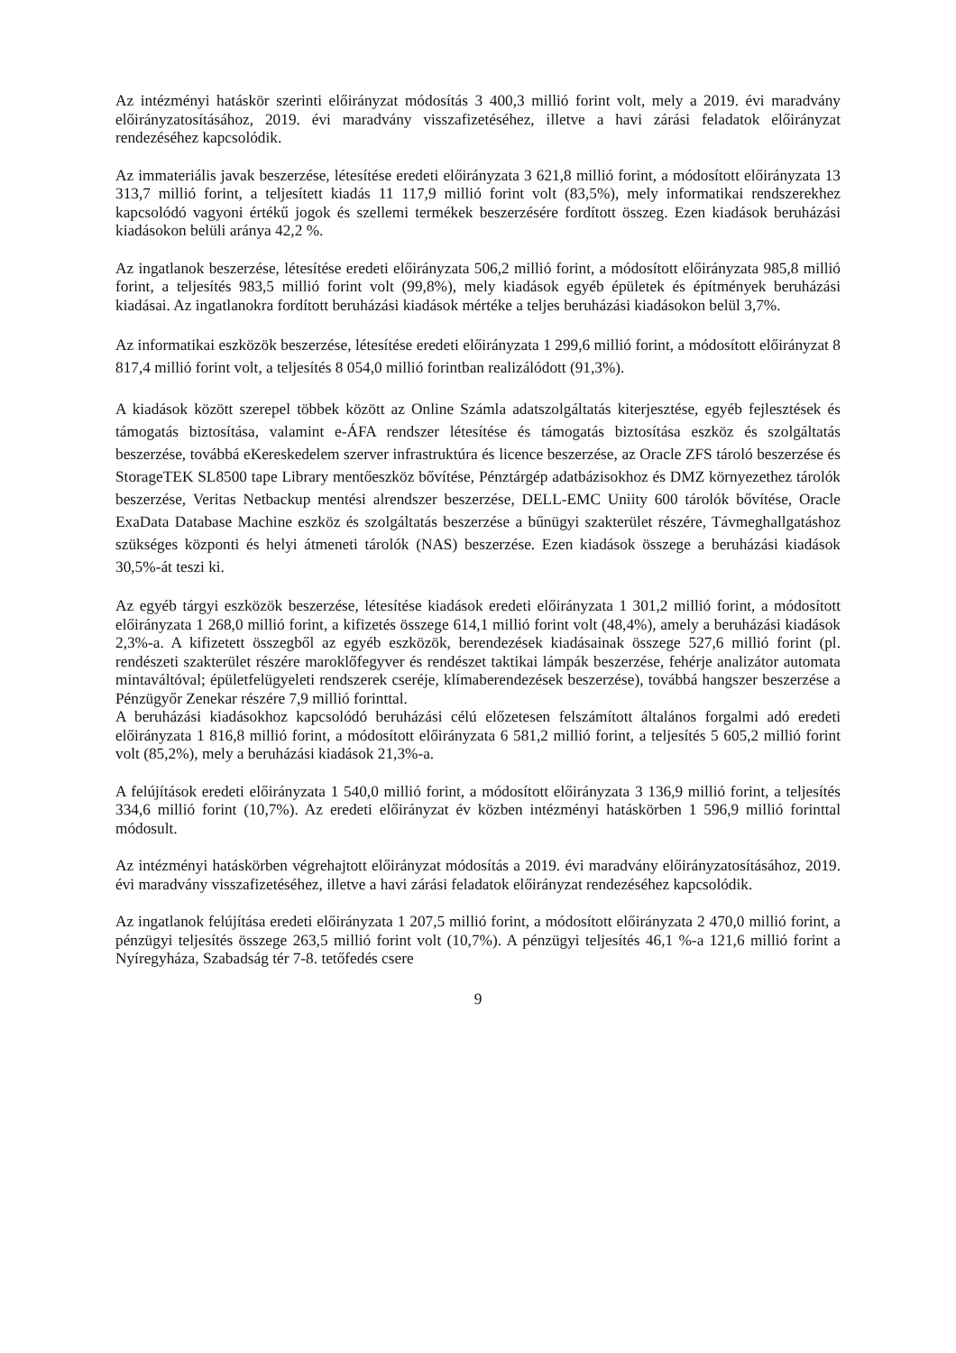Az intézményi hatáskör szerinti előirányzat módosítás 3 400,3 millió forint volt, mely a 2019. évi maradvány előirányzatosításához, 2019. évi maradvány visszafizetéséhez, illetve a havi zárási feladatok előirányzat rendezéséhez kapcsolódik.
Az immateriális javak beszerzése, létesítése eredeti előirányzata 3 621,8 millió forint, a módosított előirányzata 13 313,7 millió forint, a teljesített kiadás 11 117,9 millió forint volt (83,5%), mely informatikai rendszerekhez kapcsolódó vagyoni értékű jogok és szellemi termékek beszerzésére fordított összeg. Ezen kiadások beruházási kiadásokon belüli aránya 42,2 %.
Az ingatlanok beszerzése, létesítése eredeti előirányzata 506,2 millió forint, a módosított előirányzata 985,8 millió forint, a teljesítés 983,5 millió forint volt (99,8%), mely kiadások egyéb épületek és építmények beruházási kiadásai. Az ingatlanokra fordított beruházási kiadások mértéke a teljes beruházási kiadásokon belül 3,7%.
Az informatikai eszközök beszerzése, létesítése eredeti előirányzata 1 299,6 millió forint, a módosított előirányzat 8 817,4 millió forint volt, a teljesítés 8 054,0 millió forintban realizálódott (91,3%).
A kiadások között szerepel többek között az Online Számla adatszolgáltatás kiterjesztése, egyéb fejlesztések és támogatás biztosítása, valamint e-ÁFA rendszer létesítése és támogatás biztosítása eszköz és szolgáltatás beszerzése, továbbá eKereskedelem szerver infrastruktúra és licence beszerzése, az Oracle ZFS tároló beszerzése és StorageTEK SL8500 tape Library mentőeszköz bővítése, Pénztárgép adatbázisokhoz és DMZ környezethez tárolók beszerzése, Veritas Netbackup mentési alrendszer beszerzése, DELL-EMC Uniity 600 tárolók bővítése, Oracle ExaData Database Machine eszköz és szolgáltatás beszerzése a bűnügyi szakterület részére, Távmeghallgatáshoz szükséges központi és helyi átmeneti tárolók (NAS) beszerzése. Ezen kiadások összege a beruházási kiadások 30,5%-át teszi ki.
Az egyéb tárgyi eszközök beszerzése, létesítése kiadások eredeti előirányzata 1 301,2 millió forint, a módosított előirányzata 1 268,0 millió forint, a kifizetés összege 614,1 millió forint volt (48,4%), amely a beruházási kiadások 2,3%-a. A kifizetett összegből az egyéb eszközök, berendezések kiadásainak összege 527,6 millió forint (pl. rendészeti szakterület részére maroklőfegyver és rendészet taktikai lámpák beszerzése, fehérje analizátor automata mintaváltóval; épületfelügyeleti rendszerek cseréje, klímaberendezések beszerzése), továbbá hangszer beszerzése a Pénzügyőr Zenekar részére 7,9 millió forinttal.
A beruházási kiadásokhoz kapcsolódó beruházási célú előzetesen felszámított általános forgalmi adó eredeti előirányzata 1 816,8 millió forint, a módosított előirányzata 6 581,2 millió forint, a teljesítés 5 605,2 millió forint volt (85,2%), mely a beruházási kiadások 21,3%-a.
A felújítások eredeti előirányzata 1 540,0 millió forint, a módosított előirányzata 3 136,9 millió forint, a teljesítés 334,6 millió forint (10,7%). Az eredeti előirányzat év közben intézményi hatáskörben 1 596,9 millió forinttal módosult.
Az intézményi hatáskörben végrehajtott előirányzat módosítás a 2019. évi maradvány előirányzatosításához, 2019. évi maradvány visszafizetéséhez, illetve a havi zárási feladatok előirányzat rendezéséhez kapcsolódik.
Az ingatlanok felújítása eredeti előirányzata 1 207,5 millió forint, a módosított előirányzata 2 470,0 millió forint, a pénzügyi teljesítés összege 263,5 millió forint volt (10,7%). A pénzügyi teljesítés 46,1 %-a 121,6 millió forint a Nyíregyháza, Szabadság tér 7-8. tetőfedés csere
9